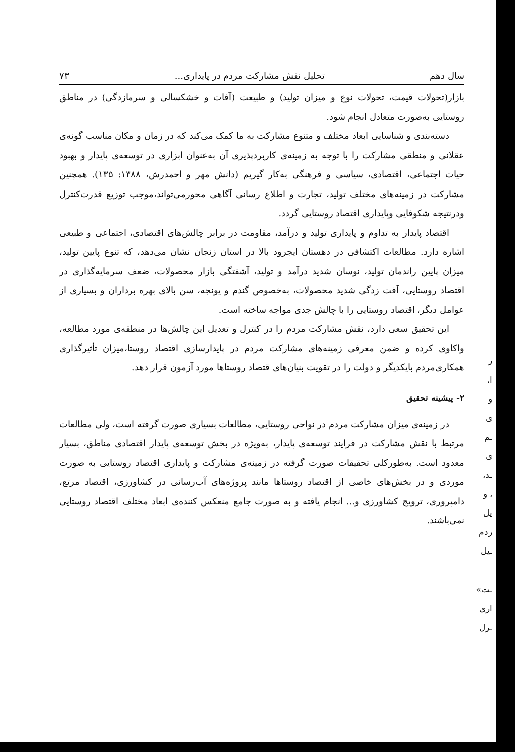سال دهم تحلیل نقش مشارکت مردم در پایداری... ۷۳
بازار(تحولات قیمت، تحولات نوع و میزان تولید) و طبیعت (آفات و خشکسالی و سرمازدگی) در مناطق روستایی به‌صورت متعادل انجام شود.
دسته‌بندی و شناسایی ابعاد مختلف و متنوع مشارکت به ما کمک می‌کند که در زمان و مکان مناسب گونه‌ی عقلانی و منطقی مشارکت را با توجه به زمینه‌ی کاربردپذیری آن به‌عنوان ابزاری در توسعه‌ی پایدار و بهبود حیات اجتماعی، اقتصادی، سیاسی و فرهنگی به‌کار گیریم (دانش مهر و احمدرش، ۱۳۸۸: ۱۳۵). همچنین مشارکت در زمینه‌های مختلف تولید، تجارت و اطلاع رسانی آگاهی محورمی‌تواند،موجب توزیع قدرت‌کنترل ودرنتیجه شکوفایی وپایداری اقتصاد روستایی گردد.
اقتصاد پایدار به تداوم و پایداری تولید و درآمد، مقاومت در برابر چالش‌های اقتصادی، اجتماعی و طبیعی اشاره دارد. مطالعات اکتشافی در دهستان ایجرود بالا در استان زنجان نشان می‌دهد، که تنوع پایین تولید، میزان پایین راندمان تولید، نوسان شدید درآمد و تولید، آشفتگی بازار محصولات، ضعف سرمایه‌گذاری در اقتصاد روستایی، آفت زدگی شدید محصولات، به‌خصوص گندم و یونجه، سن بالای بهره برداران و بسیاری از عوامل دیگر، اقتصاد روستایی را با چالش جدی مواجه ساخته است.
این تحقیق سعی دارد، نقش مشارکت مردم را در کنترل و تعدیل این چالش‌ها در منطقه‌ی مورد مطالعه، واکاوی کرده و ضمن معرفی زمینه‌های مشارکت مردم در پایدارسازی اقتصاد روستا،میزان تأثیرگذاری همکاری‌مردم بایکدیگر و دولت را در تقویت بنیان‌های قتصاد روستاها مورد آزمون قرار دهد.
۲- پیشینه تحقیق
در زمینه‌ی میزان مشارکت مردم در نواحی روستایی، مطالعات بسیاری صورت گرفته است، ولی مطالعات مرتبط با نقش مشارکت در فرایند توسعه‌ی پایدار، به‌ویژه در بخش توسعه‌ی پایدار اقتصادی مناطق، بسیار معدود است. به‌طورکلی تحقیقات صورت گرفته در زمینه‌ی مشارکت و پایداری اقتصاد روستایی به صورت موردی و در بخش‌های خاصی از اقتصاد روستاها مانند پروژه‌های آب‌رسانی در کشاورزی، اقتصاد مرتع، دامپروری، ترویج کشاورزی و... انجام یافته و به صورت جامع منعکس کننده‌ی ابعاد مختلف اقتصاد روستایی نمی‌باشند.
ر
ا،
و
ی
ـم
ی
ـد،
، و
یل
ردم
ـیل
ـت»
اری
ـرل